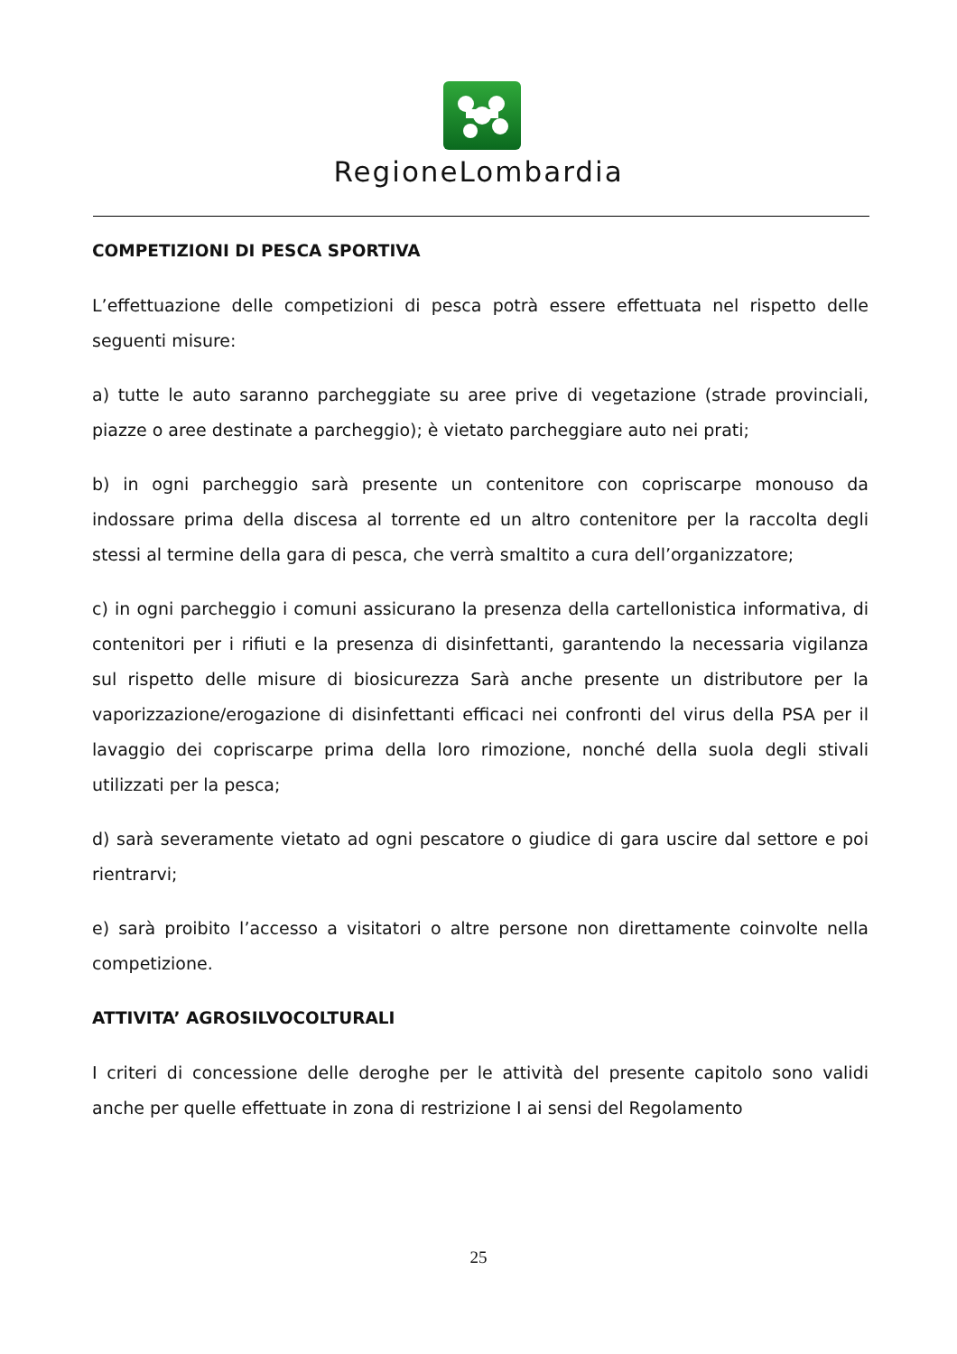RegioneLombardia
COMPETIZIONI DI PESCA SPORTIVA
L’effettuazione delle competizioni di pesca potrà essere effettuata nel rispetto delle seguenti misure:
a) tutte le auto saranno parcheggiate su aree prive di vegetazione (strade provinciali, piazze o aree destinate a parcheggio); è vietato parcheggiare auto nei prati;
b) in ogni parcheggio sarà presente un contenitore con copriscarpe monouso da indossare prima della discesa al torrente ed un altro contenitore per la raccolta degli stessi al termine della gara di pesca, che verrà smaltito a cura dell’organizzatore;
c) in ogni parcheggio i comuni assicurano la presenza della cartellonistica informativa, di contenitori per i rifiuti e la presenza di disinfettanti, garantendo la necessaria vigilanza sul rispetto delle misure di biosicurezza Sarà anche presente un distributore per la vaporizzazione/erogazione di disinfettanti efficaci nei confronti del virus della PSA per il lavaggio dei copriscarpe prima della loro rimozione, nonché della suola degli stivali utilizzati per la pesca;
d) sarà severamente vietato ad ogni pescatore o giudice di gara uscire dal settore e poi rientrarvi;
e) sarà proibito l’accesso a visitatori o altre persone non direttamente coinvolte nella competizione.
ATTIVITA’ AGROSILVOCOLTURALI
I criteri di concessione delle deroghe per le attività del presente capitolo sono validi anche per quelle effettuate in zona di restrizione I ai sensi del Regolamento
25